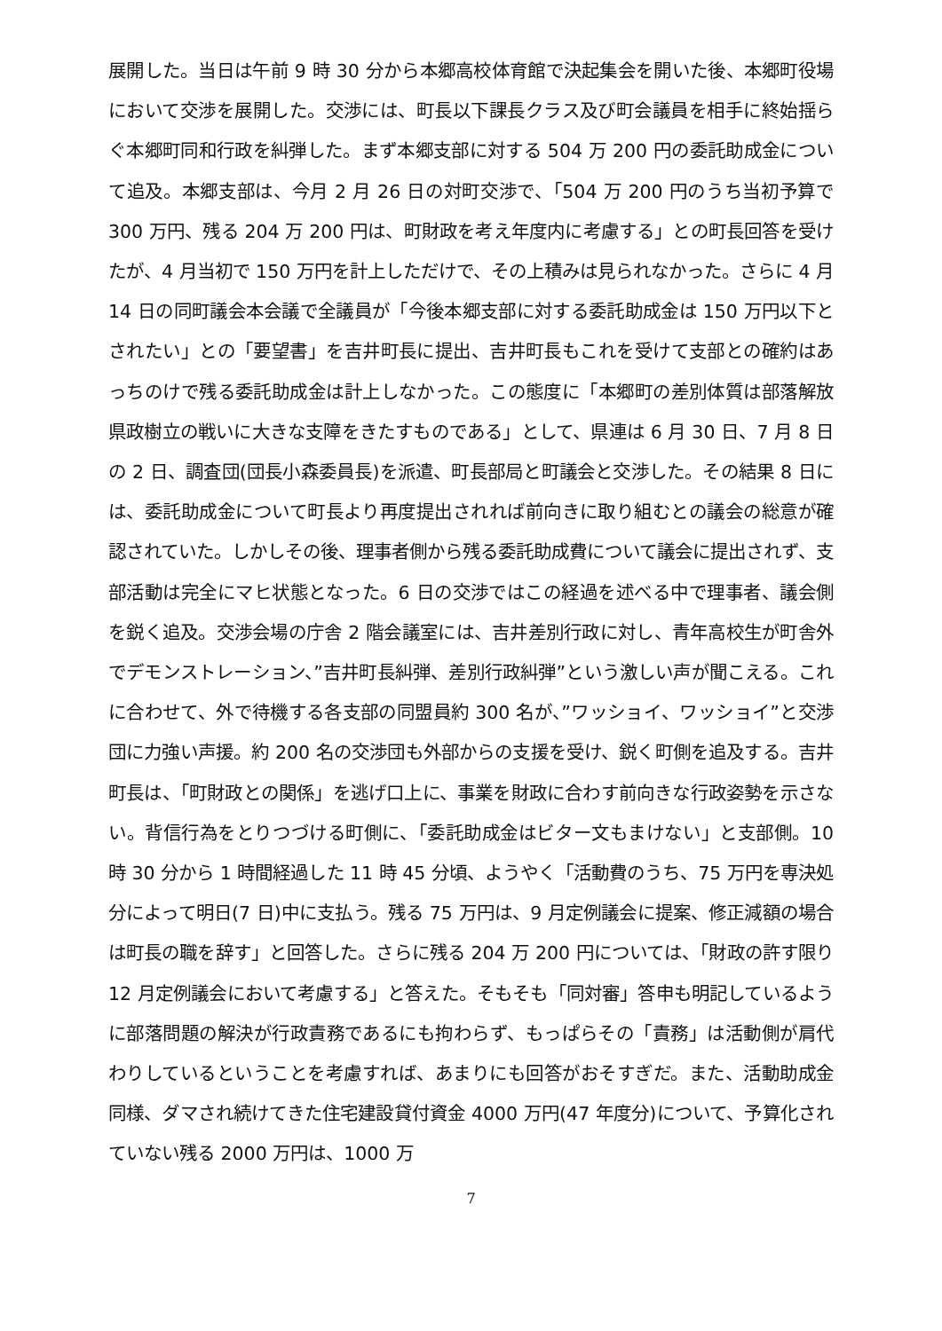展開した。当日は午前 9 時 30 分から本郷高校体育館で決起集会を開いた後、本郷町役場において交渉を展開した。交渉には、町長以下課長クラス及び町会議員を相手に終始揺らぐ本郷町同和行政を糾弾した。まず本郷支部に対する 504 万 200 円の委託助成金について追及。本郷支部は、今月 2 月 26 日の対町交渉で、「504 万 200 円のうち当初予算で 300 万円、残る 204 万 200 円は、町財政を考え年度内に考慮する」との町長回答を受けたが、4 月当初で 150 万円を計上しただけで、その上積みは見られなかった。さらに 4 月 14 日の同町議会本会議で全議員が「今後本郷支部に対する委託助成金は 150 万円以下とされたい」との「要望書」を吉井町長に提出、吉井町長もこれを受けて支部との確約はあっちのけで残る委託助成金は計上しなかった。この態度に「本郷町の差別体質は部落解放県政樹立の戦いに大きな支障をきたすものである」として、県連は 6 月 30 日、7 月 8 日の 2 日、調査団(団長小森委員長)を派遣、町長部局と町議会と交渉した。その結果 8 日には、委託助成金について町長より再度提出されれば前向きに取り組むとの議会の総意が確認されていた。しかしその後、理事者側から残る委託助成費について議会に提出されず、支部活動は完全にマヒ状態となった。6 日の交渉ではこの経過を述べる中で理事者、議会側を鋭く追及。交渉会場の庁舎 2 階会議室には、吉井差別行政に対し、青年高校生が町舎外でデモンストレーション、”吉井町長糾弾、差別行政糾弾”という激しい声が聞こえる。これに合わせて、外で待機する各支部の同盟員約 300 名が、”ワッショイ、ワッショイ”と交渉団に力強い声援。約 200 名の交渉団も外部からの支援を受け、鋭く町側を追及する。吉井町長は、「町財政との関係」を逃げ口上に、事業を財政に合わす前向きな行政姿勢を示さない。背信行為をとりつづける町側に、「委託助成金はビター文もまけない」と支部側。10 時 30 分から 1 時間経過した 11 時 45 分頃、ようやく「活動費のうち、75 万円を専決処分によって明日(7 日)中に支払う。残る 75 万円は、9 月定例議会に提案、修正減額の場合は町長の職を辞す」と回答した。さらに残る 204 万 200 円については、「財政の許す限り 12 月定例議会において考慮する」と答えた。そもそも「同対審」答申も明記しているように部落問題の解決が行政責務であるにも拘わらず、もっぱらその「責務」は活動側が肩代わりしているということを考慮すれば、あまりにも回答がおそすぎだ。また、活動助成金同様、ダマされ続けてきた住宅建設貸付資金 4000 万円(47 年度分)について、予算化されていない残る 2000 万円は、1000 万
7